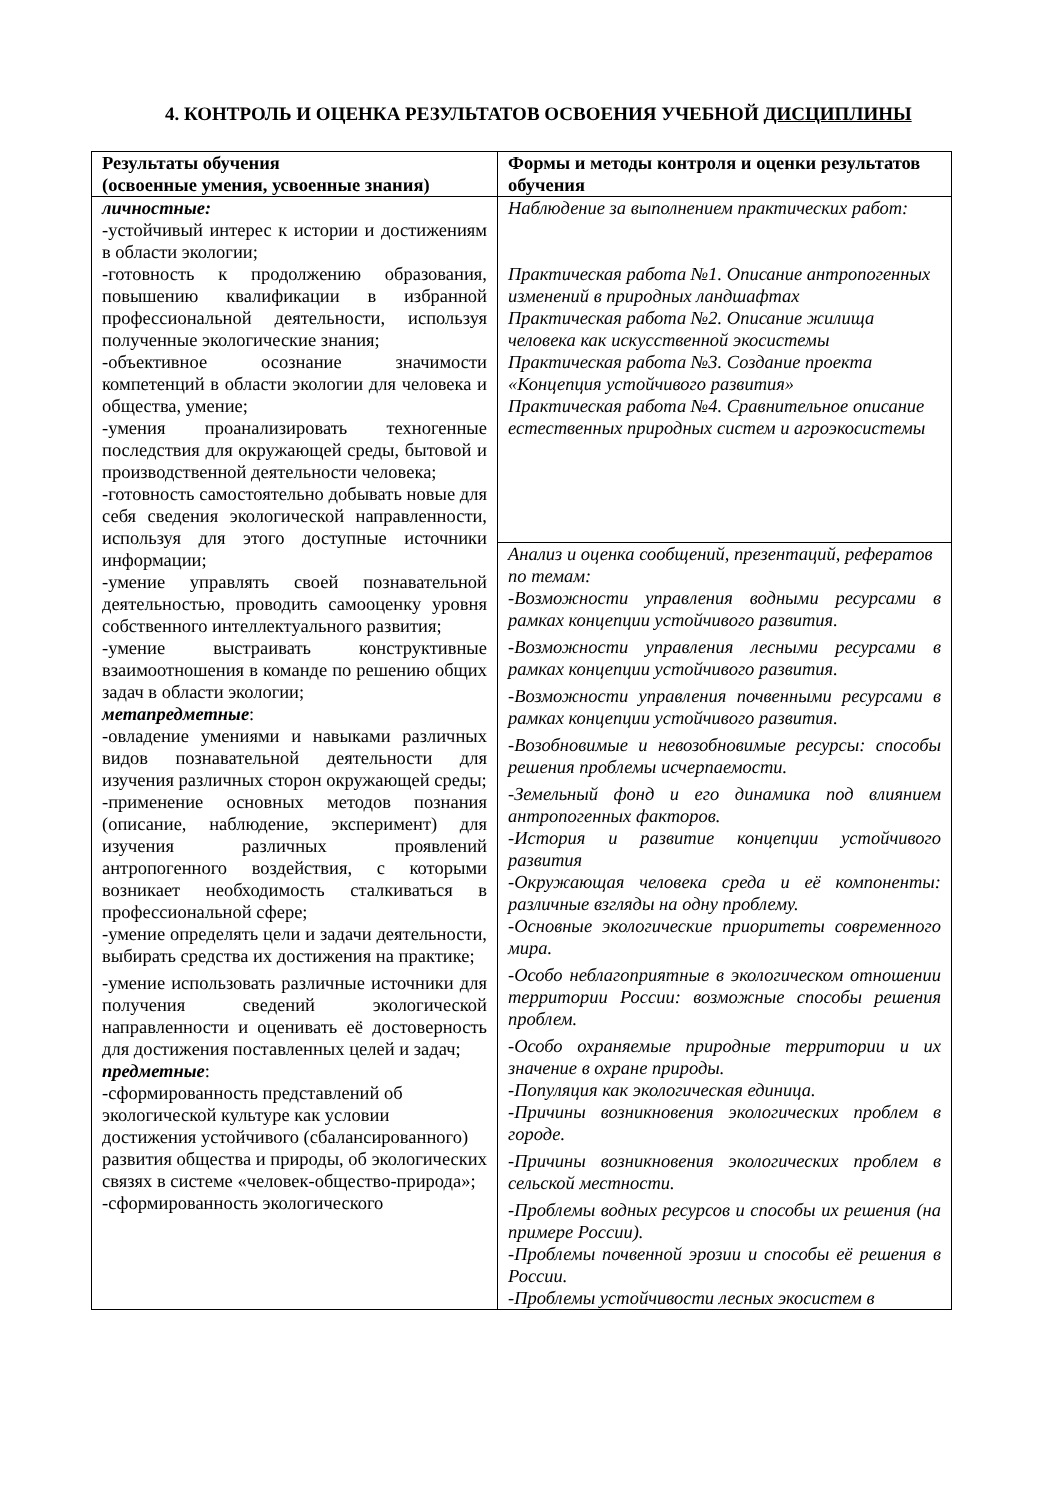4. КОНТРОЛЬ И ОЦЕНКА РЕЗУЛЬТАТОВ ОСВОЕНИЯ УЧЕБНОЙ ДИСЦИПЛИНЫ
| Результаты обучения (освоенные умения, усвоенные знания) | Формы и методы контроля и оценки результатов обучения |
| --- | --- |
| личностные: -устойчивый интерес к истории и достижениям в области экологии; -готовность к продолжению образования, повышению квалификации в избранной профессиональной деятельности, используя полученные экологические знания; -объективное осознание значимости компетенций в области экологии для человека и общества, умение; -умения проанализировать техногенные последствия для окружающей среды, бытовой и производственной деятельности человека; -готовность самостоятельно добывать новые для себя сведения экологической направленности, используя для этого доступные источники информации; -умение управлять своей познавательной деятельностью, проводить самооценку уровня собственного интеллектуального развития; -умение выстраивать конструктивные взаимоотношения в команде по решению общих задач в области экологии; метапредметные : -овладение умениями и навыками различных видов познавательной деятельности для изучения различных сторон окружающей среды; -применение основных методов познания (описание, наблюдение, эксперимент) для изучения различных проявлений антропогенного воздействия, с которыми возникает необходимость сталкиваться в профессиональной сфере; -умение определять цели и задачи деятельности, выбирать средства их достижения на практике; -умение использовать различные источники для получения сведений экологической направленности и оценивать её достоверность для достижения поставленных целей и задач; предметные : -сформированность представлений об экологической культуре как условии достижения устойчивого (сбалансированного) развития общества и природы, об экологических связях в системе «человек-общество-природа»; -сформированность экологического | Наблюдение за выполнением практических работ: Практическая работа №1. Описание антропогенных изменений в природных ландшафтах Практическая работа №2. Описание жилища человека как искусственной экосистемы Практическая работа №3. Создание проекта «Концепция устойчивого развития» Практическая работа №4. Сравнительное описание естественных природных систем и агроэкосистемы |
| | Анализ и оценка сообщений, презентаций, рефератов по темам: -Возможности управления водными ресурсами в рамках концепции устойчивого развития. -Возможности управления лесными ресурсами в рамках концепции устойчивого развития. -Возможности управления почвенными ресурсами в рамках концепции устойчивого развития. -Возобновимые и невозобновимые ресурсы: способы решения проблемы исчерпаемости. -Земельный фонд и его динамика под влиянием антропогенных факторов. -История и развитие концепции устойчивого развития -Окружающая человека среда и её компоненты: различные взгляды на одну проблему. -Основные экологические приоритеты современного мира. -Особо неблагоприятные в экологическом отношении территории России: возможные способы решения проблем. -Особо охраняемые природные территории и их значение в охране природы. -Популяция как экологическая единица. -Причины возникновения экологических проблем в городе. -Причины возникновения экологических проблем в сельской местности. -Проблемы водных ресурсов и способы их решения (на примере России). -Проблемы почвенной эрозии и способы её решения в России. -Проблемы устойчивости лесных экосистем в |